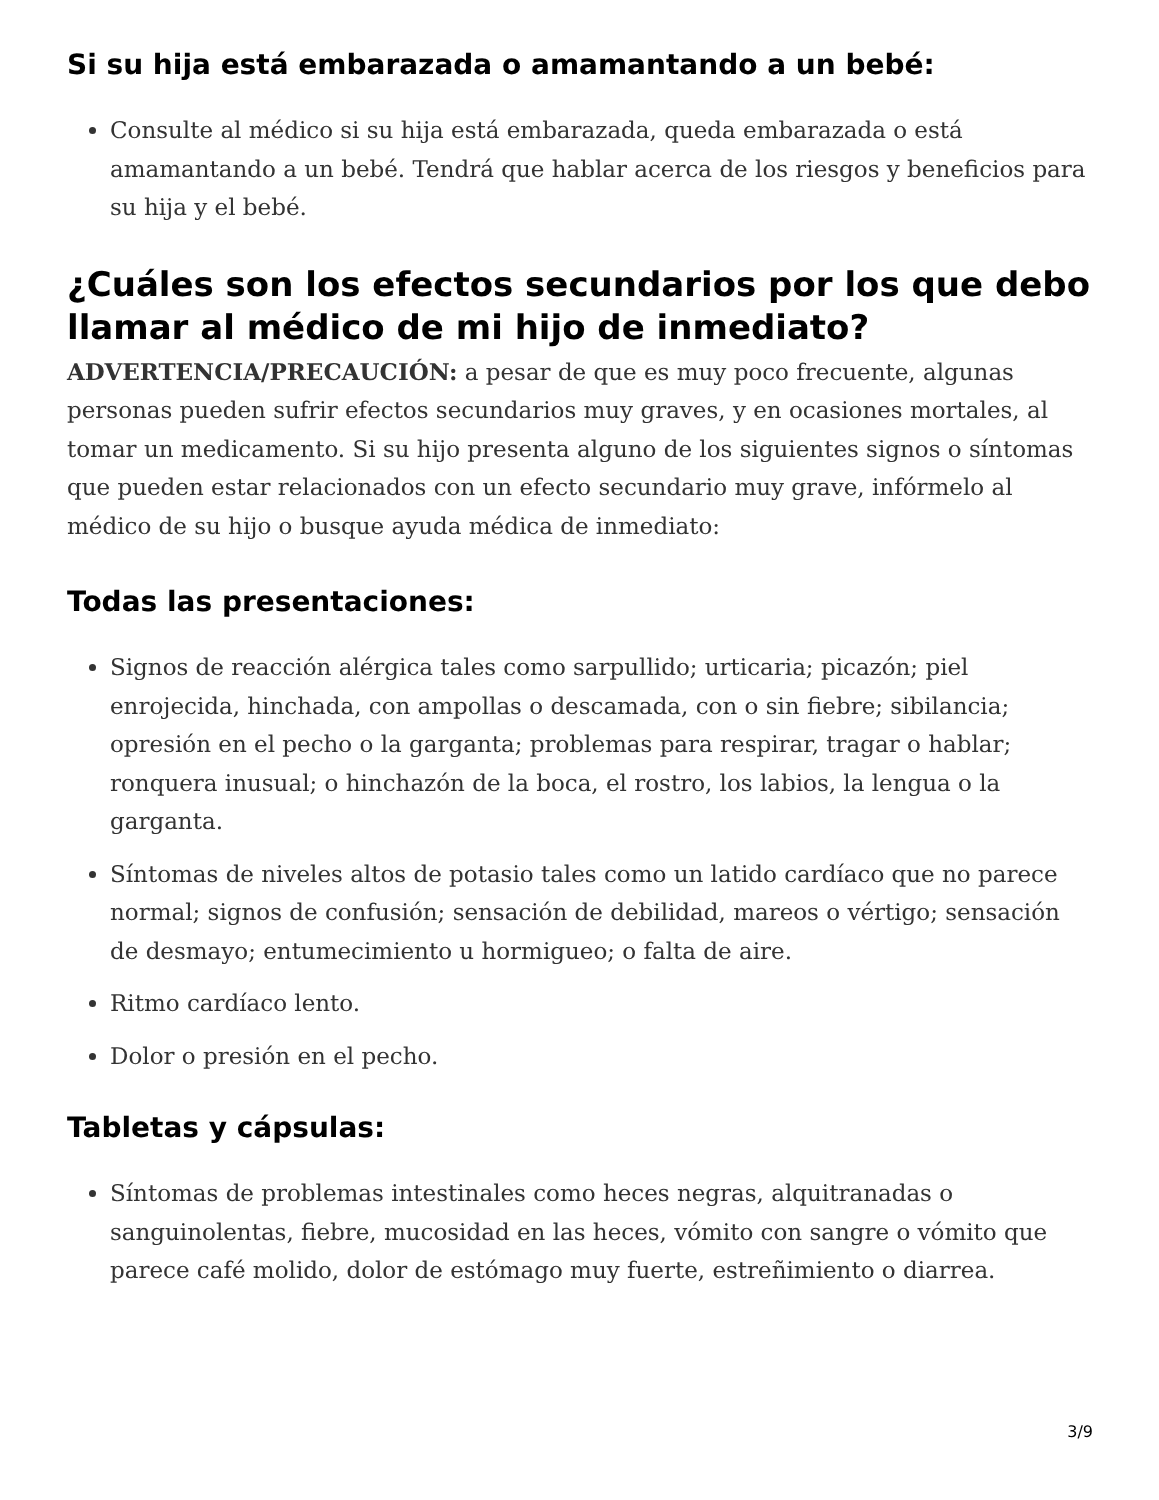Si su hija está embarazada o amamantando a un bebé:
Consulte al médico si su hija está embarazada, queda embarazada o está amamantando a un bebé. Tendrá que hablar acerca de los riesgos y beneficios para su hija y el bebé.
¿Cuáles son los efectos secundarios por los que debo llamar al médico de mi hijo de inmediato?
ADVERTENCIA/PRECAUCIÓN: a pesar de que es muy poco frecuente, algunas personas pueden sufrir efectos secundarios muy graves, y en ocasiones mortales, al tomar un medicamento. Si su hijo presenta alguno de los siguientes signos o síntomas que pueden estar relacionados con un efecto secundario muy grave, infórmelo al médico de su hijo o busque ayuda médica de inmediato:
Todas las presentaciones:
Signos de reacción alérgica tales como sarpullido; urticaria; picazón; piel enrojecida, hinchada, con ampollas o descamada, con o sin fiebre; sibilancia; opresión en el pecho o la garganta; problemas para respirar, tragar o hablar; ronquera inusual; o hinchazón de la boca, el rostro, los labios, la lengua o la garganta.
Síntomas de niveles altos de potasio tales como un latido cardíaco que no parece normal; signos de confusión; sensación de debilidad, mareos o vértigo; sensación de desmayo; entumecimiento u hormigueo; o falta de aire.
Ritmo cardíaco lento.
Dolor o presión en el pecho.
Tabletas y cápsulas:
Síntomas de problemas intestinales como heces negras, alquitranadas o sanguinolentas, fiebre, mucosidad en las heces, vómito con sangre o vómito que parece café molido, dolor de estómago muy fuerte, estreñimiento o diarrea.
3/9